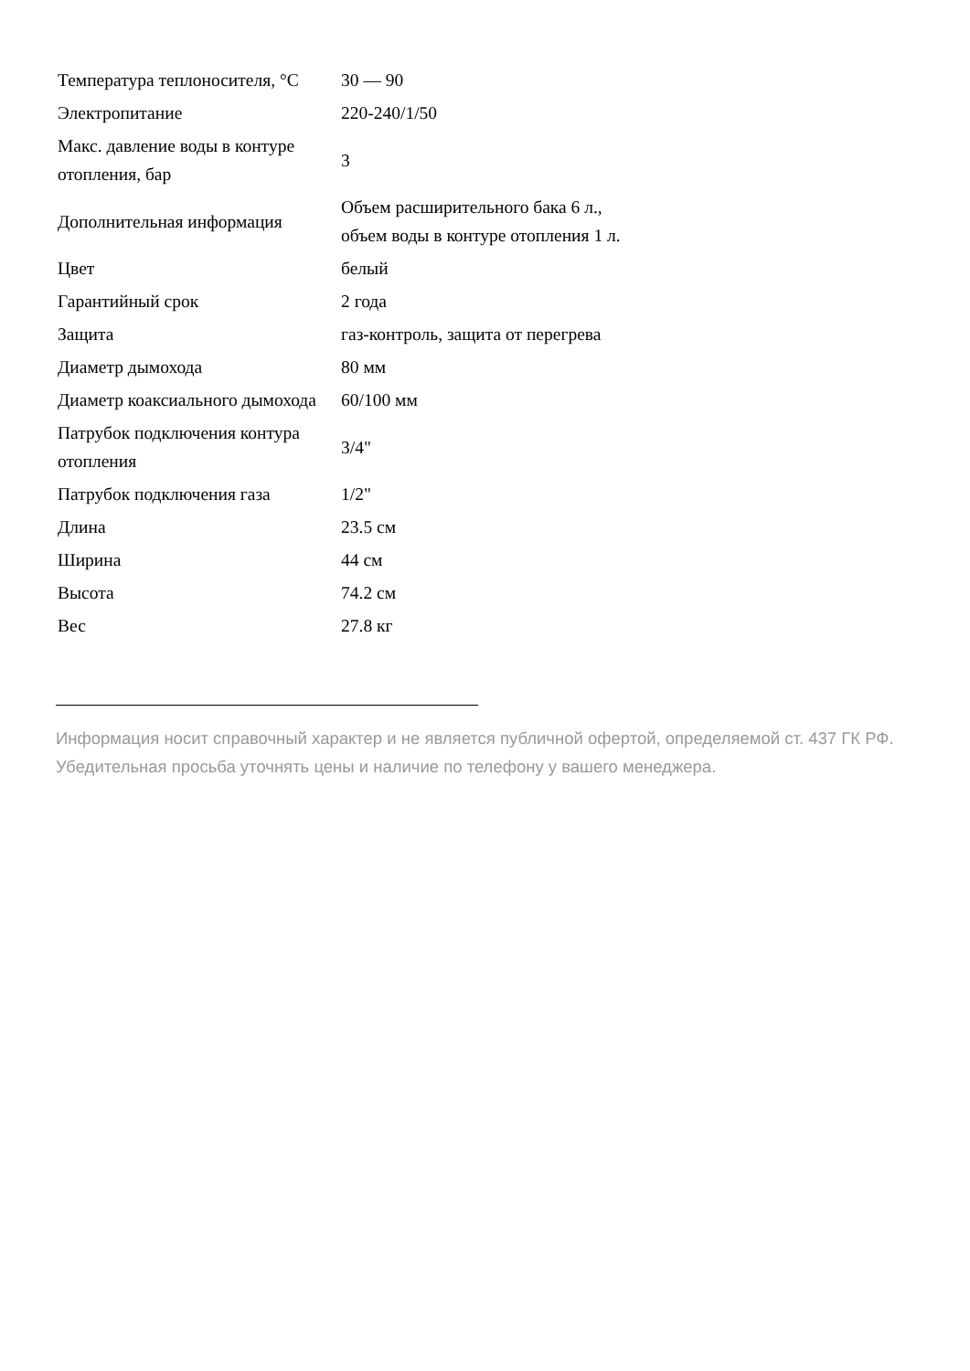| Температура теплоносителя, °C | 30 — 90 |
| Электропитание | 220-240/1/50 |
| Макс. давление воды в контуре отопления, бар | 3 |
| Дополнительная информация | Объем расширительного бака 6 л., объем воды в контуре отопления 1 л. |
| Цвет | белый |
| Гарантийный срок | 2 года |
| Защита | газ-контроль, защита от перегрева |
| Диаметр дымохода | 80 мм |
| Диаметр коаксиального дымохода | 60/100 мм |
| Патрубок подключения контура отопления | 3/4" |
| Патрубок подключения газа | 1/2" |
| Длина | 23.5 см |
| Ширина | 44 см |
| Высота | 74.2 см |
| Вес | 27.8 кг |
Информация носит справочный характер и не является публичной офертой, определяемой ст. 437 ГК РФ. Убедительная просьба уточнять цены и наличие по телефону у вашего менеджера.